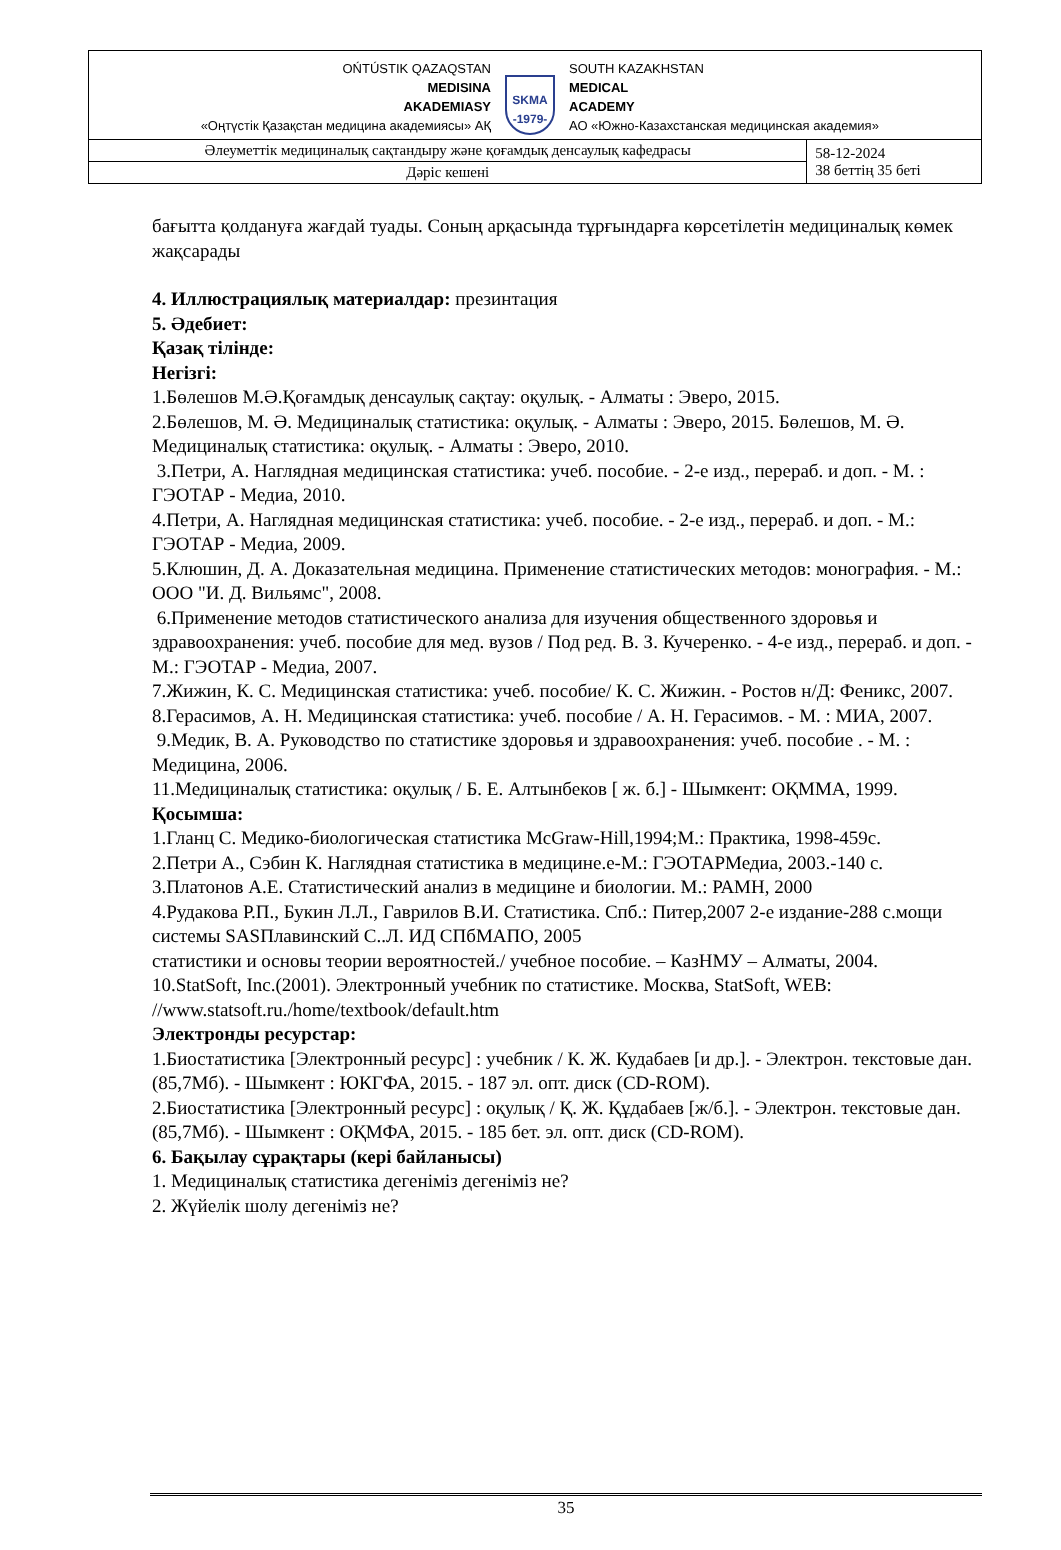OŃTÚSTIK QAZAQSTAN
MEDISINA
AKADEMIASY
«Оңтүстік Қазақстан медицина академиясы» АҚ
SKMA
-1979-
SOUTH KAZAKHSTAN
MEDICAL
ACADEMY
АО «Южно-Казахстанская медицинская академия»
| Әлеуметтік медициналық сақтандыру және қоғамдық денсаулық кафедрасы | 58-12-2024 38 беттің 35 беті |
| Дәріс кешені | |
бағытта қолдануға жағдай туады. Соның арқасында тұрғындарға көрсетілетін медициналық көмек жақсарады
4. Иллюстрациялық материалдар: презинтация
5. Әдебиет:
Қазақ тілінде:
Негізгі:
1.Бөлешов М.Ә.Қоғамдық денсаулық сақтау: оқулық. - Алматы : Эверо, 2015.
2.Бөлешов, М. Ә. Медициналық статистика: оқулық. - Алматы : Эверо, 2015. Бөлешов, М. Ә. Медициналық статистика: оқулық. - Алматы : Эверо, 2010.
3.Петри, А. Наглядная медицинская статистика: учеб. пособие. - 2-е изд., перераб. и доп. - М. : ГЭОТАР - Медиа, 2010.
4.Петри, А. Наглядная медицинская статистика: учеб. пособие. - 2-е изд., перераб. и доп. - М.: ГЭОТАР - Медиа, 2009.
5.Клюшин, Д. А. Доказательная медицина. Применение статистических методов: монография. - М.: ООО "И. Д. Вильямс", 2008.
6.Применение методов статистического анализа для изучения общественного здоровья и здравоохранения: учеб. пособие для мед. вузов / Под ред. В. З. Кучеренко. - 4-е изд., перераб. и доп. - М.: ГЭОТАР - Медиа, 2007.
7.Жижин, К. С. Медицинская статистика: учеб. пособие/ К. С. Жижин. - Ростов н/Д: Феникс, 2007.
8.Герасимов, А. Н. Медицинская статистика: учеб. пособие / А. Н. Герасимов. - М. : МИА, 2007.
9.Медик, В. А. Руководство по статистике здоровья и здравоохранения: учеб. пособие . - М. : Медицина, 2006.
11.Медициналық статистика: оқулық / Б. Е. Алтынбеков [ ж. б.] - Шымкент: ОҚММА, 1999.
Қосымша:
1.Гланц С. Медико-биологическая статистика McGraw-Hill,1994;М.: Практика, 1998-459с.
2.Петри А., Сэбин К. Наглядная статистика в медицине.е-М.: ГЭОТАРМедиа, 2003.-140 с.
3.Платонов А.Е. Статистический анализ в медицине и биологии. М.: РАМН, 2000
4.Рудакова Р.П., Букин Л.Л., Гаврилов В.И. Статистика. Спб.: Питер,2007 2-е издание-288 с.мощи системы SASПлавинский С..Л. ИД СПбМАПО, 2005
статистики и основы теории вероятностей./ учебное пособие. – КазНМУ – Алматы, 2004.
10.StatSoft, Inc.(2001). Электронный учебник по статистике. Москва, StatSoft, WEB: //www.statsoft.ru./home/textbook/default.htm
Электронды ресурстар:
1.Биостатистика [Электронный ресурс] : учебник / К. Ж. Кудабаев [и др.]. - Электрон. текстовые дан. (85,7Мб). - Шымкент : ЮКГФА, 2015. - 187 эл. опт. диск (CD-ROM).
2.Биостатистика [Электронный ресурс] : оқулық / Қ. Ж. Құдабаев [ж/б.]. - Электрон. текстовые дан. (85,7Мб). - Шымкент : ОҚМФА, 2015. - 185 бет. эл. опт. диск (CD-ROM).
6. Бақылау сұрақтары (кері байланысы)
1. Медициналық статистика дегеніміз дегеніміз не?
2. Жүйелік шолу дегеніміз не?
35